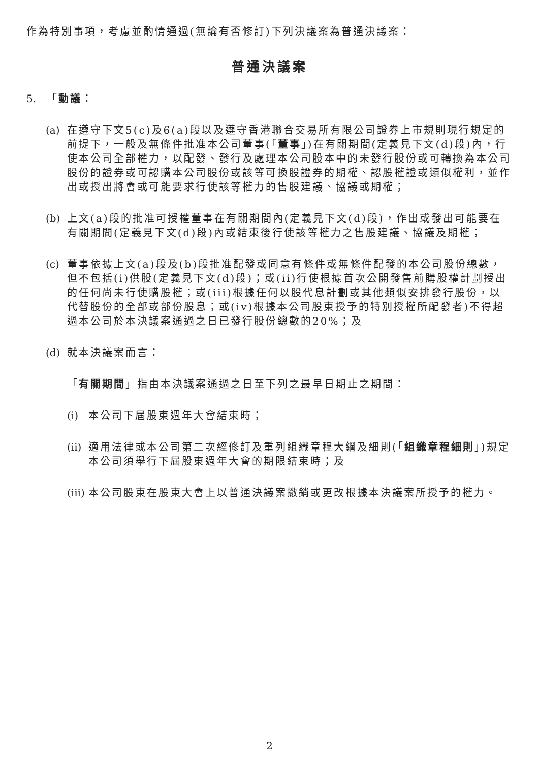作為特別事項，考慮並酌情通過(無論有否修訂)下列決議案為普通決議案：
普通決議案
5. 「動議：
(a) 在遵守下文5(c)及6(a)段以及遵守香港聯合交易所有限公司證券上市規則現行規定的前提下，一般及無條件批准本公司董事(「董事」)在有關期間(定義見下文(d)段)內，行使本公司全部權力，以配發、發行及處理本公司股本中的未發行股份或可轉換為本公司股份的證券或可認購本公司股份或該等可換股證券的期權、認股權證或類似權利，並作出或授出將會或可能要求行使該等權力的售股建議、協議或期權；
(b) 上文(a)段的批准可授權董事在有關期間內(定義見下文(d)段)，作出或發出可能要在有關期間(定義見下文(d)段)內或結束後行使該等權力之售股建議、協議及期權；
(c) 董事依據上文(a)段及(b)段批准配發或同意有條件或無條件配發的本公司股份總數，但不包括(i)供股(定義見下文(d)段)；或(ii)行使根據首次公開發售前購股權計劃授出的任何尚未行使購股權；或(iii)根據任何以股代息計劃或其他類似安排發行股份，以代替股份的全部或部份股息；或(iv)根據本公司股東授予的特別授權所配發者)不得超過本公司於本決議案通過之日已發行股份總數的20%；及
(d) 就本決議案而言：
「有關期間」指由本決議案通過之日至下列之最早日期止之期間：
(i) 本公司下屆股東週年大會結束時；
(ii) 適用法律或本公司第二次經修訂及重列組織章程大綱及細則(「組織章程細則」)規定本公司須舉行下屆股東週年大會的期限結束時；及
(iii) 本公司股東在股東大會上以普通決議案撤銷或更改根據本決議案所授予的權力。
2